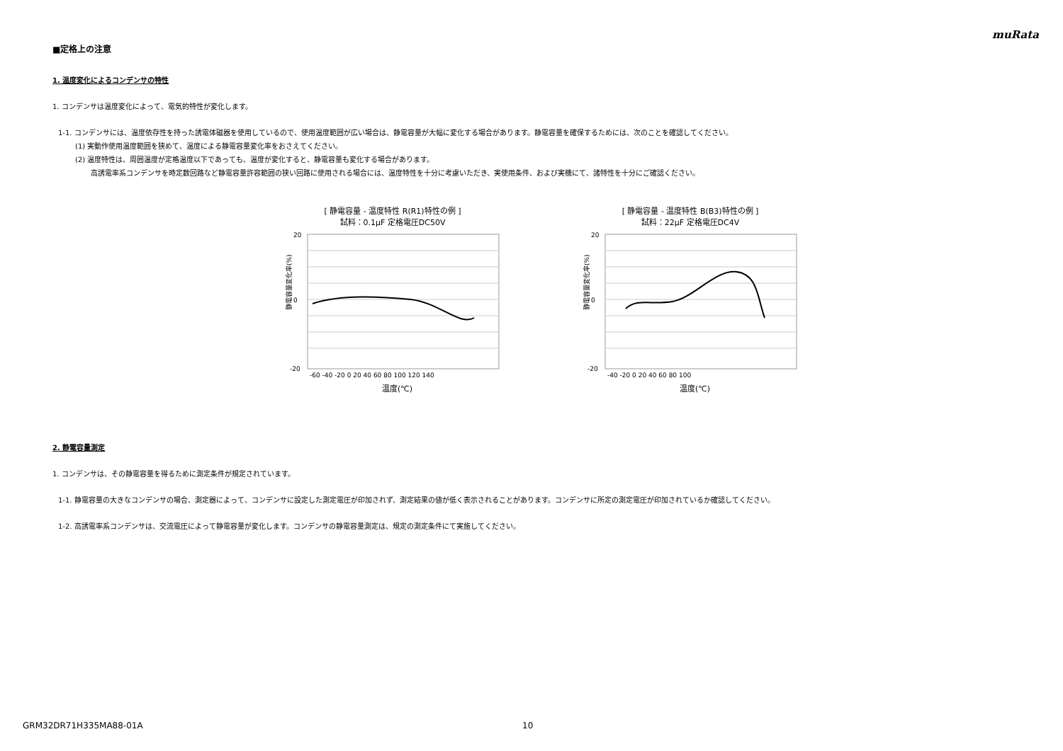muRata
■定格上の注意
1. 温度変化によるコンデンサの特性
1. コンデンサは温度変化によって、電気的特性が変化します。
1-1. コンデンサには、温度依存性を持った誘電体磁器を使用しているので、使用温度範囲が広い場合は、静電容量が大幅に変化する場合があります。静電容量を確保するためには、次のことを確認してください。
(1) 実動作使用温度範囲を狭めて、温度による静電容量変化率をおさえてください。
(2) 温度特性は、周囲温度が定格温度以下であっても、温度が変化すると、静電容量も変化する場合があります。
高誘電率系コンデンサを時定数回路など静電容量許容範囲の狭い回路に使用される場合には、温度特性を十分に考慮いただき、実使用条件、および実機にて、諸特性を十分にご確認ください。
[ 静電容量 - 温度特性 R(R1)特性の例 ]
試料：0.1μF 定格電圧DC50V
20
0
-20
静電容量変化率(%)
-60 -40 -20 0 20 40 60 80 100 120 140
温度(℃)
[ 静電容量 - 温度特性 B(B3)特性の例 ]
試料：22μF 定格電圧DC4V
20
0
-20
静電容量変化率(%)
-40 -20 0 20 40 60 80 100
温度(℃)
2. 静電容量測定
1. コンデンサは、その静電容量を得るために測定条件が規定されています。
1-1. 静電容量の大きなコンデンサの場合、測定器によって、コンデンサに設定した測定電圧が印加されず、測定結果の値が低く表示されることがあります。コンデンサに所定の測定電圧が印加されているか確認してください。
1-2. 高誘電率系コンデンサは、交流電圧によって静電容量が変化します。コンデンサの静電容量測定は、規定の測定条件にて実施してください。
GRM32DR71H335MA88-01A 10